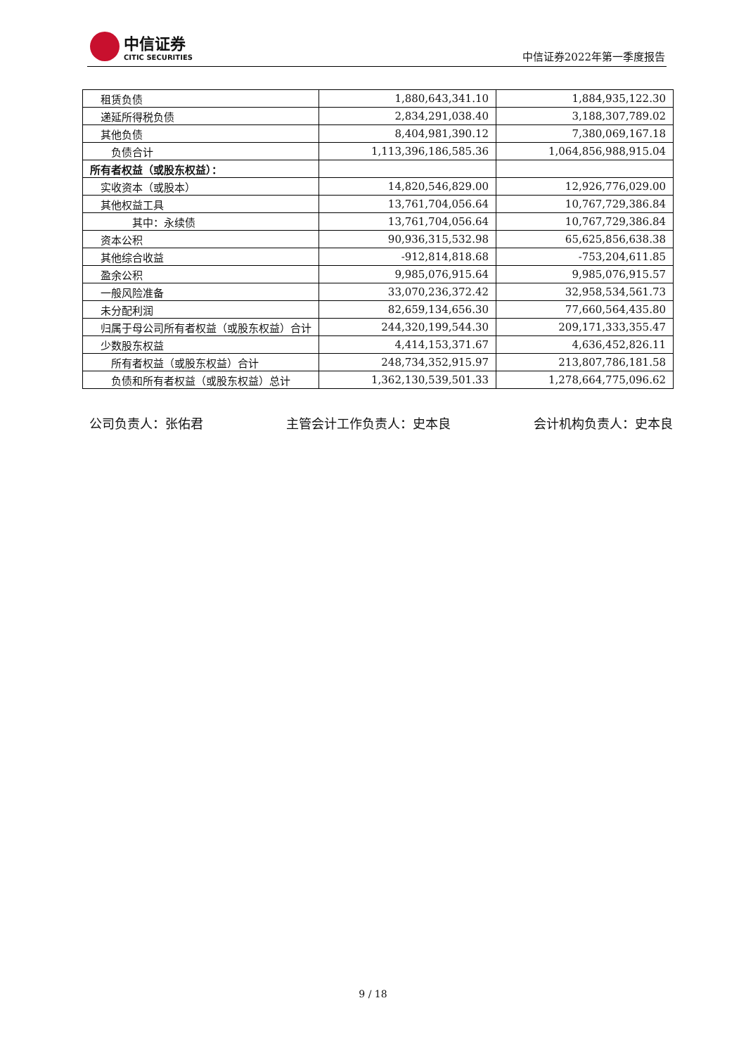中信证券
CITIC SECURITIES
中信证券2022年第一季度报告
| 租赁负债 | 1,880,643,341.10 | 1,884,935,122.30 |
| 递延所得税负债 | 2,834,291,038.40 | 3,188,307,789.02 |
| 其他负债 | 8,404,981,390.12 | 7,380,069,167.18 |
| 负债合计 | 1,113,396,186,585.36 | 1,064,856,988,915.04 |
| 所有者权益（或股东权益）： | | |
| 实收资本（或股本） | 14,820,546,829.00 | 12,926,776,029.00 |
| 其他权益工具 | 13,761,704,056.64 | 10,767,729,386.84 |
| 其中：永续债 | 13,761,704,056.64 | 10,767,729,386.84 |
| 资本公积 | 90,936,315,532.98 | 65,625,856,638.38 |
| 其他综合收益 | -912,814,818.68 | -753,204,611.85 |
| 盈余公积 | 9,985,076,915.64 | 9,985,076,915.57 |
| 一般风险准备 | 33,070,236,372.42 | 32,958,534,561.73 |
| 未分配利润 | 82,659,134,656.30 | 77,660,564,435.80 |
| 归属于母公司所有者权益（或股东权益）合计 | 244,320,199,544.30 | 209,171,333,355.47 |
| 少数股东权益 | 4,414,153,371.67 | 4,636,452,826.11 |
| 所有者权益（或股东权益）合计 | 248,734,352,915.97 | 213,807,786,181.58 |
| 负债和所有者权益（或股东权益）总计 | 1,362,130,539,501.33 | 1,278,664,775,096.62 |
公司负责人：张佑君 主管会计工作负责人：史本良 会计机构负责人：史本良
9 / 18